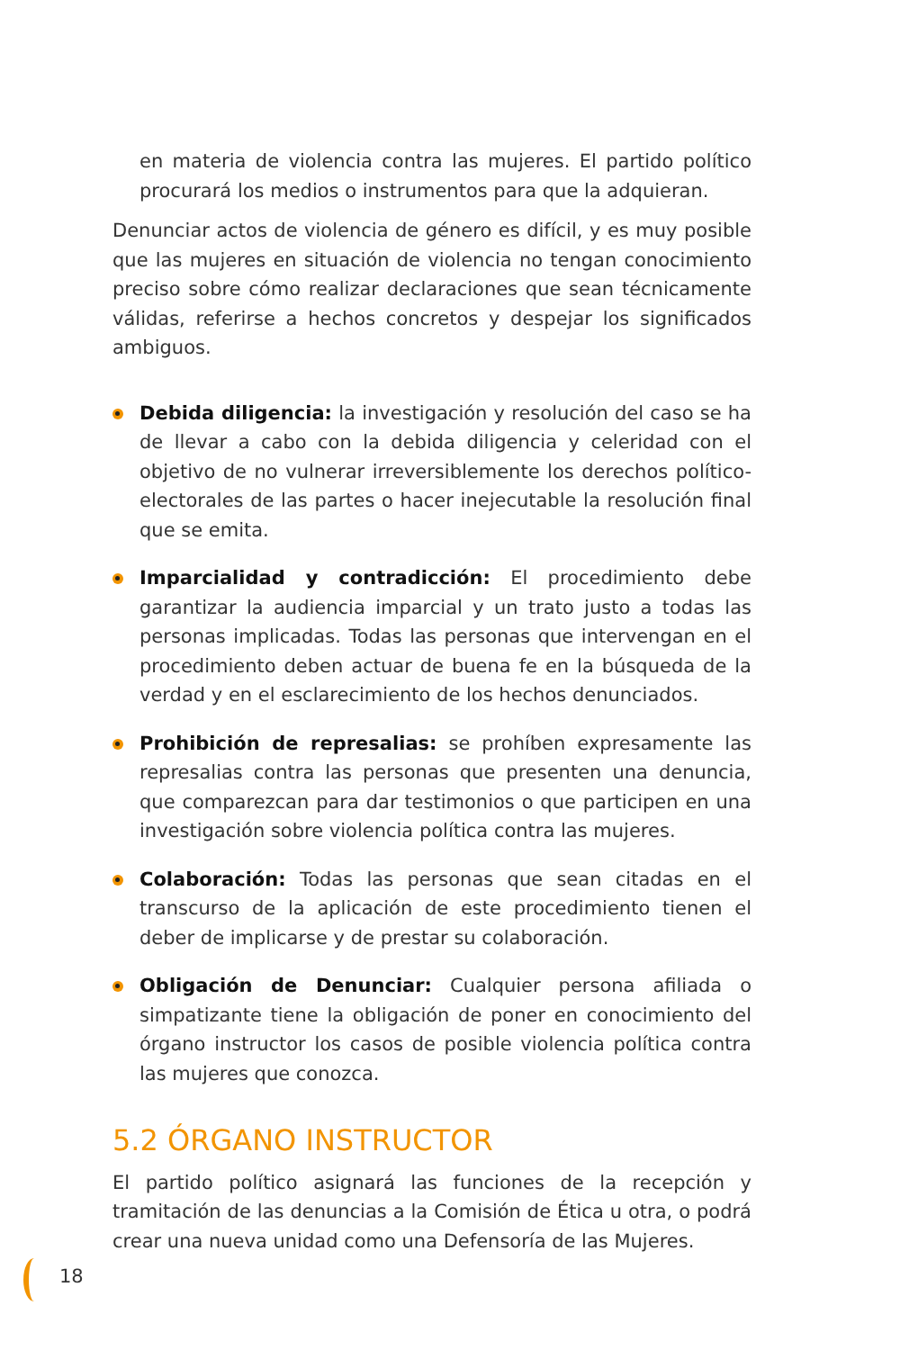en materia de violencia contra las mujeres. El partido político procurará los medios o instrumentos para que la adquieran.
Denunciar actos de violencia de género es difícil, y es muy posible que las mujeres en situación de violencia no tengan conocimiento preciso sobre cómo realizar declaraciones que sean técnicamente válidas, referirse a hechos concretos y despejar los significados ambiguos.
Debida diligencia: la investigación y resolución del caso se ha de llevar a cabo con la debida diligencia y celeridad con el objetivo de no vulnerar irreversiblemente los derechos político-electorales de las partes o hacer inejecutable la resolución final que se emita.
Imparcialidad y contradicción: El procedimiento debe garantizar la audiencia imparcial y un trato justo a todas las personas implicadas. Todas las personas que intervengan en el procedimiento deben actuar de buena fe en la búsqueda de la verdad y en el esclarecimiento de los hechos denunciados.
Prohibición de represalias: se prohíben expresamente las represalias contra las personas que presenten una denuncia, que comparezcan para dar testimonios o que participen en una investigación sobre violencia política contra las mujeres.
Colaboración: Todas las personas que sean citadas en el transcurso de la aplicación de este procedimiento tienen el deber de implicarse y de prestar su colaboración.
Obligación de Denunciar: Cualquier persona afiliada o simpatizante tiene la obligación de poner en conocimiento del órgano instructor los casos de posible violencia política contra las mujeres que conozca.
5.2 ÓRGANO INSTRUCTOR
El partido político asignará las funciones de la recepción y tramitación de las denuncias a la Comisión de Ética u otra, o podrá crear una nueva unidad como una Defensoría de las Mujeres.
18